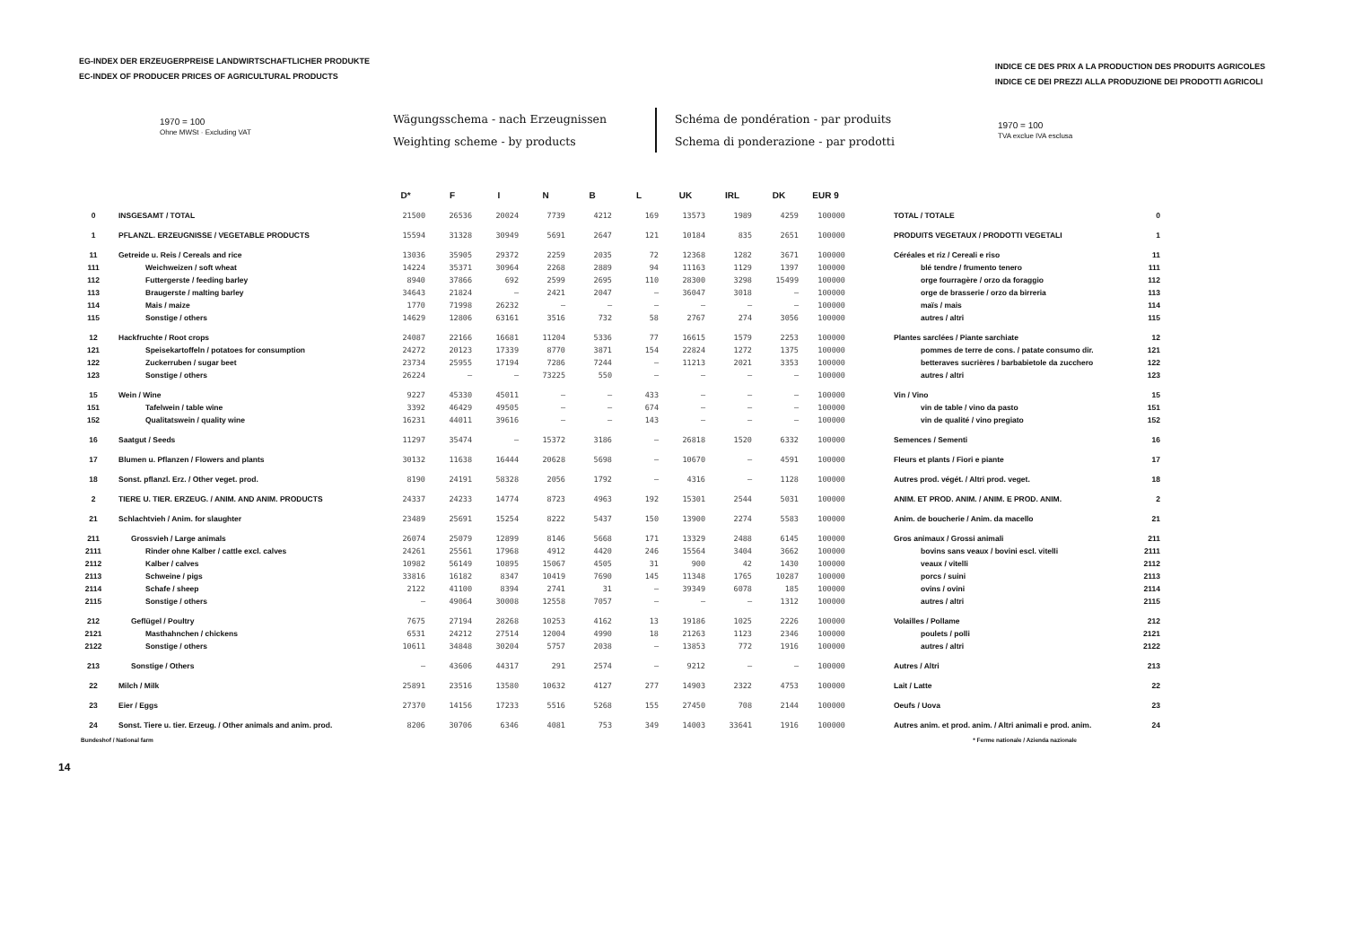EG-INDEX DER ERZEUGERPREISE LANDWIRTSCHAFTLICHER PRODUKTE
EC-INDEX OF PRODUCER PRICES OF AGRICULTURAL PRODUCTS
INDICE CE DES PRIX A LA PRODUCTION DES PRODUITS AGRICOLES
INDICE CE DEI PREZZI ALLA PRODUZIONE DEI PRODOTTI AGRICOLI
1970 = 100
Ohne MWSt · Excluding VAT
Wägungsschema - nach Erzeugnissen
Weighting scheme - by products
Schéma de pondération - par produits
Schema di ponderazione - par prodotti
1970 = 100
TVA exclue IVA esclusa
| | | D* | F | I | N | B | L | UK | IRL | DK | EUR 9 | | |
| --- | --- | --- | --- | --- | --- | --- | --- | --- | --- | --- | --- | --- | --- |
| 0 | INSGESAMT / TOTAL | 21500 | 26536 | 20024 | 7739 | 4212 | 169 | 13573 | 1989 | 4259 | 100000 | TOTAL / TOTALE | 0 |
| 1 | PFLANZL. ERZEUGNISSE / VEGETABLE PRODUCTS | 15594 | 31328 | 30949 | 5691 | 2647 | 121 | 10184 | 835 | 2651 | 100000 | PRODUITS VEGETAUX / PRODOTTI VEGETALI | 1 |
| 11 | Getreide u. Reis / Cereals and rice | 13036 | 35905 | 29372 | 2259 | 2035 | 72 | 12368 | 1282 | 3671 | 100000 | Céréales et riz / Cereali e riso | 11 |
| 111 | Weichweizen / soft wheat | 14224 | 35371 | 30964 | 2268 | 2889 | 94 | 11163 | 1129 | 1397 | 100000 | blé tendre / frumento tenero | 111 |
| 112 | Futtergerste / feeding barley | 8940 | 37866 | 692 | 2599 | 2695 | 110 | 28300 | 3298 | 15499 | 100000 | orge fourragère / orzo da foraggio | 112 |
| 113 | Braugerste / malting barley | 34643 | 21824 | – | 2421 | 2047 | – | 36047 | 3018 | – | 100000 | orge de brasserie / orzo da birreria | 113 |
| 114 | Mais / maize | 1770 | 71998 | 26232 | – | – | – | – | – | – | 100000 | maïs / mais | 114 |
| 115 | Sonstige / others | 14629 | 12806 | 63161 | 3516 | 732 | 58 | 2767 | 274 | 3056 | 100000 | autres / altri | 115 |
| 12 | Hackfruchte / Root crops | 24087 | 22166 | 16681 | 11204 | 5336 | 77 | 16615 | 1579 | 2253 | 100000 | Plantes sarclées / Piante sarchiate | 12 |
| 121 | Speisekartoffeln / potatoes for consumption | 24272 | 20123 | 17339 | 8770 | 3871 | 154 | 22824 | 1272 | 1375 | 100000 | pommes de terre de cons. / patate consumo dir. | 121 |
| 122 | Zuckerruben / sugar beet | 23734 | 25955 | 17194 | 7286 | 7244 | – | 11213 | 2021 | 3353 | 100000 | betteraves sucrières / barbabietole da zucchero | 122 |
| 123 | Sonstige / others | 26224 | – | – | 73225 | 550 | – | – | – | – | 100000 | autres / altri | 123 |
| 15 | Wein / Wine | 9227 | 45330 | 45011 | – | – | 433 | – | – | – | 100000 | Vin / Vino | 15 |
| 151 | Tafelwein / table wine | 3392 | 46429 | 49505 | – | – | 674 | – | – | – | 100000 | vin de table / vino da pasto | 151 |
| 152 | Qualitatswein / quality wine | 16231 | 44011 | 39616 | – | – | 143 | – | – | – | 100000 | vin de qualité / vino pregiato | 152 |
| 16 | Saatgut / Seeds | 11297 | 35474 | – | 15372 | 3186 | – | 26818 | 1520 | 6332 | 100000 | Semences / Sementi | 16 |
| 17 | Blumen u. Pflanzen / Flowers and plants | 30132 | 11638 | 16444 | 20628 | 5698 | – | 10670 | – | 4591 | 100000 | Fleurs et plants / Fiori e piante | 17 |
| 18 | Sonst. pflanzl. Erz. / Other veget. prod. | 8190 | 24191 | 58328 | 2056 | 1792 | – | 4316 | – | 1128 | 100000 | Autres prod. végét. / Altri prod. veget. | 18 |
| 2 | TIERE U. TIER. ERZEUG. / ANIM. AND ANIM. PRODUCTS | 24337 | 24233 | 14774 | 8723 | 4963 | 192 | 15301 | 2544 | 5031 | 100000 | ANIM. ET PROD. ANIM. / ANIM. E PROD. ANIM. | 2 |
| 21 | Schlachtvieh / Anim. for slaughter | 23489 | 25691 | 15254 | 8222 | 5437 | 150 | 13900 | 2274 | 5583 | 100000 | Anim. de boucherie / Anim. da macello | 21 |
| 211 | Grossvieh / Large animals | 26074 | 25079 | 12899 | 8146 | 5668 | 171 | 13329 | 2488 | 6145 | 100000 | Gros animaux / Grossi animali | 211 |
| 2111 | Rinder ohne Kalber / cattle excl. calves | 24261 | 25561 | 17968 | 4912 | 4420 | 246 | 15564 | 3404 | 3662 | 100000 | bovins sans veaux / bovini escl. vitelli | 2111 |
| 2112 | Kalber / calves | 10982 | 56149 | 10895 | 15067 | 4505 | 31 | 900 | 42 | 1430 | 100000 | veaux / vitelli | 2112 |
| 2113 | Schweine / pigs | 33816 | 16182 | 8347 | 10419 | 7690 | 145 | 11348 | 1765 | 10287 | 100000 | porcs / suini | 2113 |
| 2114 | Schafe / sheep | 2122 | 41100 | 8394 | 2741 | 31 | – | 39349 | 6078 | 185 | 100000 | ovins / ovini | 2114 |
| 2115 | Sonstige / others | – | 49064 | 30008 | 12558 | 7057 | – | – | – | 1312 | 100000 | autres / altri | 2115 |
| 212 | Geflügel / Poultry | 7675 | 27194 | 28268 | 10253 | 4162 | 13 | 19186 | 1025 | 2226 | 100000 | Volailles / Pollame | 212 |
| 2121 | Masthahnchen / chickens | 6531 | 24212 | 27514 | 12004 | 4990 | 18 | 21263 | 1123 | 2346 | 100000 | poulets / polli | 2121 |
| 2122 | Sonstige / others | 10611 | 34848 | 30204 | 5757 | 2038 | – | 13853 | 772 | 1916 | 100000 | autres / altri | 2122 |
| 213 | Sonstige / Others | – | 43606 | 44317 | 291 | 2574 | – | 9212 | – | – | 100000 | Autres / Altri | 213 |
| 22 | Milch / Milk | 25891 | 23516 | 13580 | 10632 | 4127 | 277 | 14903 | 2322 | 4753 | 100000 | Lait / Latte | 22 |
| 23 | Eier / Eggs | 27370 | 14156 | 17233 | 5516 | 5268 | 155 | 27450 | 708 | 2144 | 100000 | Oeufs / Uova | 23 |
| 24 | Sonst. Tiere u. tier. Erzeug. / Other animals and anim. prod. | 8206 | 30706 | 6346 | 4081 | 753 | 349 | 14003 | 33641 | 1916 | 100000 | Autres anim. et prod. anim. / Altri animali e prod. anim. | 24 |
Bundeshof / National farm * Ferme nationale / Azienda nazionale
14